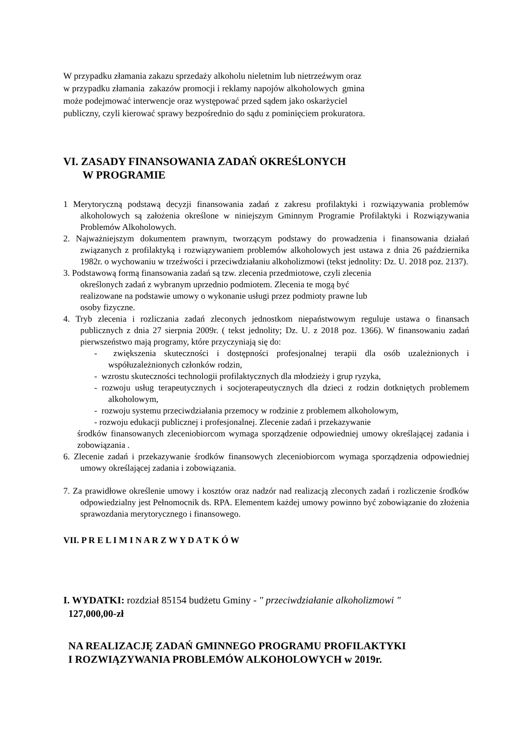W przypadku złamania zakazu sprzedaży alkoholu nieletnim lub nietrzeźwym oraz
w przypadku złamania zakazów promocji i reklamy napojów alkoholowych gmina
może podejmować interwencje oraz występować przed sądem jako oskarżyciel
publiczny, czyli kierować sprawy bezpośrednio do sądu z pominięciem prokuratora.
VI. ZASADY FINANSOWANIA ZADAŃ OKREŚLONYCH
W PROGRAMIE
1 Merytoryczną podstawą decyzji finansowania zadań z zakresu profilaktyki i rozwiązywania problemów alkoholowych są założenia określone w niniejszym Gminnym Programie Profilaktyki i Rozwiązywania Problemów Alkoholowych.
2. Najważniejszym dokumentem prawnym, tworzącym podstawy do prowadzenia i finansowania działań związanych z profilaktyką i rozwiązywaniem problemów alkoholowych jest ustawa z dnia 26 października 1982r. o wychowaniu w trzeźwości i przeciwdziałaniu alkoholizmowi (tekst jednolity: Dz. U. 2018 poz. 2137).
3. Podstawową formą finansowania zadań są tzw. zlecenia przedmiotowe, czyli zlecenia
określonych zadań z wybranym uprzednio podmiotem. Zlecenia te mogą być
realizowane na podstawie umowy o wykonanie usługi przez podmioty prawne lub
osoby fizyczne.
4. Tryb zlecenia i rozliczania zadań zleconych jednostkom niepaństwowym reguluje ustawa o finansach publicznych z dnia 27 sierpnia 2009r. ( tekst jednolity; Dz. U. z 2018 poz. 1366). W finansowaniu zadań pierwszeństwo mają programy, które przyczyniają się do:
- zwiększenia skuteczności i dostępności profesjonalnej terapii dla osób uzależnionych i współuzależnionych członków rodzin,
- wzrostu skuteczności technologii profilaktycznych dla młodzieży i grup ryzyka,
- rozwoju usług terapeutycznych i socjoterapeutycznych dla dzieci z rodzin dotkniętych problemem alkoholowym,
- rozwoju systemu przeciwdziałania przemocy w rodzinie z problemem alkoholowym,
- rozwoju edukacji publicznej i profesjonalnej. Zlecenie zadań i przekazywanie
środków finansowanych zleceniobiorcom wymaga sporządzenie odpowiedniej umowy określającej zadania i zobowiązania .
6. Zlecenie zadań i przekazywanie środków finansowych zleceniobiorcom wymaga sporządzenia odpowiedniej umowy określającej zadania i zobowiązania.
7. Za prawidłowe określenie umowy i kosztów oraz nadzór nad realizacją zleconych zadań i rozliczenie środków odpowiedzialny jest Pełnomocnik ds. RPA. Elementem każdej umowy powinno być zobowiązanie do złożenia sprawozdania merytorycznego i finansowego.
VII. P R E L I M I N A R Z W Y D A T K Ó W
I. WYDATKI: rozdział 85154 budżetu Gminy - " przeciwdziałanie alkoholizmowi "
127,000,00-zł
NA REALIZACJĘ ZADAŃ GMINNEGO PROGRAMU PROFILAKTYKI
I ROZWIĄZYWANIA PROBLEMÓW ALKOHOLOWYCH w 2019r.